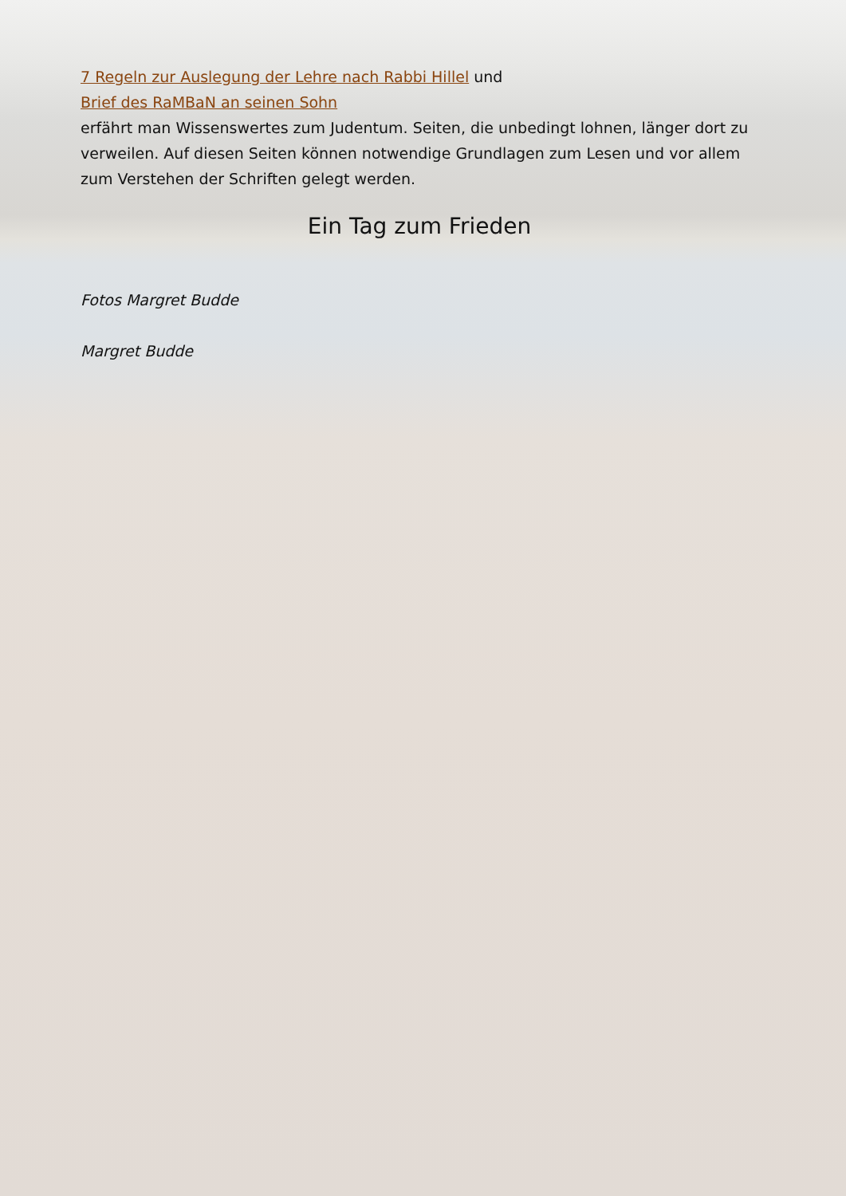7 Regeln zur Auslegung der Lehre nach Rabbi Hillel und
Brief des RaMBaN an seinen Sohn
erfährt man Wissenswertes zum Judentum. Seiten, die unbedingt lohnen, länger dort zu verweilen. Auf diesen Seiten können notwendige Grundlagen zum Lesen und vor allem zum Verstehen der Schriften gelegt werden.
Ein Tag zum Frieden
Fotos Margret Budde
Margret Budde